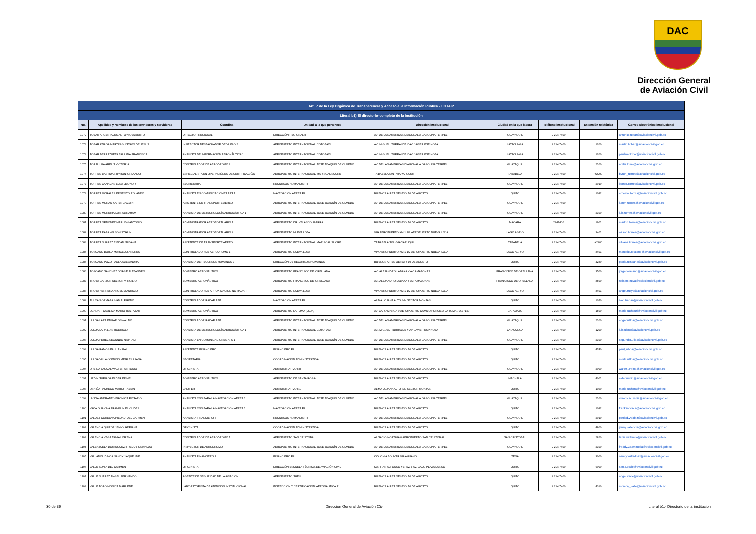DAC
Dirección General
de Aviación Civil
| Art. 7 de la Ley Orgánica de Transparencia y Acceso a la Información Pública - LOTAIP | | | | | | | | |
| --- | --- | --- | --- | --- | --- | --- | --- | --- |
| Literal b1) El directorio completo de la institución | | | | | | | | |
| No. | Apellidos y Nombres de los servidores y servidoras | Coordina | Unidad a la que pertenece | Dirección institucional | Ciudad en la que labora | Teléfono institucional | Extensión telefónica | Correo Electrónico institucional |
| 1072 | TOBAR ARCENTALES ANTONIO ALBERTO | DIRECTOR REGIONAL | DIRECCIÓN REGIONAL II | AV DE LAS AMERICAS DIAGONAL A GASOLINA TERPEL | GUAYAQUIL | 2 294 7400 | | antonio.tobar@aviacioncivil.gob.ec |
| 1073 | TOBAR ATIAGA MARTIN GUSTAVO DE JESUS | INSPECTOR DESPACHADOR DE VUELO 2 | AEROPUERTO INTERNACIONAL COTOPAXI | AV. MIGUEL ITURRALDE Y AV. JAVIER ESPINOZA | LATACUNGA | 2 294 7400 | 1200 | martin.tobar@aviacioncivil.gob.ec |
| 1074 | TOBAR BERRAZUETA PAULINA FRANCISCA | ANALISTA DE INFORMACIÓN AERONÁUTICA 1 | AEROPUERTO INTERNACIONAL COTOPAXI | AV. MIGUEL ITURRALDE Y AV. JAVIER ESPINOZA | LATACUNGA | 2 294 7400 | 1200 | paulina.tobar@aviacioncivil.gob.ec |
| 1075 | TORAL LUA ARELIS VICTORIA | CONTROLADOR DE AERODROMO 2 | AEROPUERTO INTERNACIONAL JOSÉ JOAQUÍN DE OLMEDO | AV DE LAS AMERICAS DIAGONAL A GASOLINA TERPEL | GUAYAQUIL | 2 294 7400 | 2100 | arelis.toral@aviacioncivil.gob.ec |
| 1076 | TORRES BASTIDAS BYRON ORLANDO | ESPECIALISTA EN OPERACIÓNES DE CERTIFICACIÓN | AEROPUERTO INTERNACIONAL MARISCAL SUCRE | TABABELA S/N - VIA YARUQUI | TABABELA | 2 294 7400 | #2200 | byron_torres@aviacioncivil.gob.ec |
| 1077 | TORRES CANADAS ELSA LEONOR | SECRETARIA | RECURSOS HUMANOS RII | AV DE LAS AMERICAS DIAGONAL A GASOLINA TERPEL | GUAYAQUIL | 2 294 7400 | 2010 | leonor.torres@aviacioncivil.gob.ec |
| 1078 | TORRES MORALES ERNESTO ROLANDO | ANALISTA EN COMUNICACIONES AFS 1 | NAVEGACIÓN AÉREA RI | BUENOS AIRES OEI-53 Y 10 DE AGOSTO | QUITO | 2 294 7400 | 1082 | ernesto.torres@aviacioncivil.gob.ec |
| 1079 | TORRES MORAN KAREN JAZMIN | ASISTENTE DE TRANSPORTE AÉREO | AEROPUERTO INTERNACIONAL JOSÉ JOAQUÍN DE OLMEDO | AV DE LAS AMERICAS DIAGONAL A GASOLINA TERPEL | GUAYAQUIL | 2 294 7400 | | karen.torres@aviacioncivil.gob.ec |
| 1080 | TORRES MOREIRA LUIS ABRAHAM | ANALISTA DE METEOROLOGÍA AERONÁUTICA 1 | AEROPUERTO INTERNACIONAL JOSÉ JOAQUÍN DE OLMEDO | AV DE LAS AMERICAS DIAGONAL A GASOLINA TERPEL | GUAYAQUIL | 2 294 7400 | 2100 | luis.torres@aviacioncivil.gob.ec |
| 1081 | TORRES ORDOÑEZ MARLON ANTONIO | ADMINISTRADOR AEROPORTUARIO 1 | AEROPUERTO DR. VELASCO IBARRA | BUENOS AIRES OEI-53 Y 10 DE AGOSTO | MACARA | 2947400 | 1901 | marlon.torres@aviacioncivil.gob.ec |
| 1082 | TORRES RAZA WILSON STALIN | ADMINISTRADOR AEROPORTUARIO 2 | AEROPUERTO NUEVA LOJA | VIA AEROPUERTO KM 1 1/2 AEROPUERTO NUEVA LOJA | LAGO AGRIO | 2 294 7400 | 3401 | wilson.torres@aviacioncivil.gob.ec |
| 1083 | TORRES SUAREZ PIEDAD SILVANA | ASISTENTE DE TRANSPORTE AEREO | AEROPUERTO INTERNACIONAL MARISCAL SUCRE | TABABELA S/N - VIA YARUQUI | TABABELA | 2 294 7400 | #2200 | silvana.torres@aviacioncivil.gob.ec |
| 1084 | TOSCANO BORJA MARCELO ANDRES | CONTROLADOR DE AERODROMO 1 | AEROPUERTO NUEVA LOJA | VIA AEROPUERTO KM 1 1/2 AEROPUERTO NUEVA LOJA | LAGO AGRIO | 2 294 7400 | 3401 | marcelo.toscano@aviacioncivil.gob.ec |
| 1085 | TOSCANO POZO PAOLA ALEJANDRA | ANALISTA DE RECURSOS HUMANOS 2 | DIRECCIÓN DE RECURSOS HUMANOS | BUENOS AIRES OEI-53 Y 10 DE AGOSTO | QUITO | 2 294 7400 | 4230 | paola.toscano@aviacioncivil.gob.ec |
| 1086 | TOSCANO SANCHEZ JORGE ALEJANDRO | BOMBERO AERONÁUTICO | AEROPUERTO FRANCISCO DE ORELLANA | AV. ALEJANDRO LABAKA Y AV. AMAZONAS | FRANCISCO DE ORELLANA | 2 294 7400 | 3500 | jorge.toscano@aviacioncivil.gob.ec |
| 1087 | TROYA GARZON NELSON VIRGILIO | BOMBERO AERONÁUTICO | AEROPUERTO FRANCISCO DE ORELLANA | AV. ALEJANDRO LABAKA Y AV. AMAZONAS | FRANCISCO DE ORELLANA | 2 294 7400 | 3500 | nelson.troya@aviacioncivil.gob.ec |
| 1088 | TROYA HERRERA ANGEL MAURICIO | CONTROLADOR DE APROXIMACION NO RADAR | AEROPUERTO NUEVA LOJA | VIA AEROPUERTO KM 1 1/2 AEROPUERTO NUEVA LOJA | LAGO AGRIO | 2 294 7400 | 3401 | angel.troya@aviacioncivil.gob.ec |
| 1089 | TULCAN ORMAZA IVAN ALFREDO | CONTROLADOR RADAR APP | NAVEGACIÓN AÉREA RI | ALMA LOJANA ALTO S/N SECTOR MONJAS | QUITO | 2 294 7400 | 1050 | ivan.tulcan@aviacioncivil.gob.ec |
| 1090 | UCHUARI CAJILIMA MARIO BALTAZAR | BOMBERO AERONÁUTICO | AEROPUERTO LA TOMA (LOJA) | AV CARIAMANGA 0 AEROPUERTO CAMILO PONCE // LA TOMA 72677140 | CATAMAYO | 2 294 7400 | 1500 | mario.uchauri@aviacioncivil.gob.ec |
| 1091 | ULLOA LARA EDGAR OSWALDO | CONTROLADOR RADAR APP | AEROPUERTO INTERNACIONAL JOSÉ JOAQUÍN DE OLMEDO | AV DE LAS AMERICAS DIAGONAL A GASOLINA TERPEL | GUAYAQUIL | 2 294 7400 | 2100 | edgar.ulloa@aviacioncivil.gob.ec |
| 1092 | ULLOA LARA LUIS RODRIGO | ANALISTA DE METEOROLOGÍA AERONÁUTICA 1 | AEROPUERTO INTERNACIONAL COTOPAXI | AV. MIGUEL ITURRALDE Y AV. JAVIER ESPINOZA | LATACUNGA | 2 294 7400 | 1200 | luis.ulloa@aviacioncivil.gob.ec |
| 1093 | ULLOA PEREZ SEGUNDO NEPTALI | ANALISTA EN COMUNICACIONES AFS 1 | AEROPUERTO INTERNACIONAL JOSÉ JOAQUÍN DE OLMEDO | AV DE LAS AMERICAS DIAGONAL A GASOLINA TERPEL | GUAYAQUIL | 2 294 7400 | 2100 | segundo.ulloa@aviacioncivil.gob.ec |
| 1094 | ULLOA RAMOS PAUL ANIBAL | ASISTENTE FINANCIERO | FINANCIERO RI | BUENOS AIRES OEI-53 Y 10 DE AGOSTO | QUITO | 2 294 7400 | 4740 | paul_ulloa@aviacioncivil.gob.ec |
| 1095 | ULLOA VILLAVICENCIO MERLE LILIANA | SECRETARIA | COORDINACIÓN ADMINISTRATIVA | BUENOS AIRES OEI-53 Y 10 DE AGOSTO | QUITO | 2 294 7400 | | merle.ulloa@aviacioncivil.gob.ec |
| 1096 | URBINA YAGUAL WALTER ANTONIO | OFICINISTA | ADMINISTRATIVO RII | AV DE LAS AMERICAS DIAGONAL A GASOLINA TERPEL | GUAYAQUIL | 2 294 7400 | 2000 | walter.urbina@aviacioncivil.gob.ec |
| 1097 | URDIN SURIAGA ELDER ERMEL | BOMBERO AERONÁUTICO | AEROPUERTO DE SANTA ROSA | BUENOS AIRES OEI-53 Y 10 DE AGOSTO | MACHALA | 2 294 7400 | 4001 | elder.urdin@aviacioncivil.gob.ec |
| 1098 | USHIÑA PACHECO MARIO FABIAN | CHOFER | ADMINISTRATIVO R1 | ALMA LOJANA ALTO S/N SECTOR MONJAS | QUITO | 2 294 7400 | 1050 | mario.ushina@aviacioncivil.gob.ec |
| 1099 | UVIDIA ANDRADE VERONICA ROSARIO | ANALISTA CNS PARA LA NAVEGACIÓN AÉREA 1 | AEROPUERTO INTERNACIONAL JOSÉ JOAQUÍN DE OLMEDO | AV DE LAS AMERICAS DIAGONAL A GASOLINA TERPEL | GUAYAQUIL | 2 294 7400 | 2100 | veronica.uvidia@aviacioncivil.gob.ec |
| 1100 | VACA GUAICHA FRANKLIN EUCLIDES | ANALISTA CNS PARA LA NAVEGACIÓN AÉREA 1 | NAVEGACIÓN AÉREA RI | BUENOS AIRES OEI-53 Y 10 DE AGOSTO | QUITO | 2 294 7400 | 1082 | franklin.vaca@aviacioncivil.gob.ec |
| 1101 | VALDEZ CORDOVA PIEDAD DEL CARMEN | ANALISTA FINANCIERO 3 | RECURSOS HUMANOS RII | AV DE LAS AMERICAS DIAGONAL A GASOLINA TERPEL | GUAYAQUIL | 2 294 7400 | 2010 | piedad.valdez@aviacioncivil.gob.ec |
| 1102 | VALENCIA QUIROZ JENNY ADRIANA | OFICINISTA | COORDINACIÓN ADMINISTRATIVA | BUENOS AIRES OEI-53 Y 10 DE AGOSTO | QUITO | 2 294 7400 | 4800 | jenny.valencia@aviacioncivil.gob.ec |
| 1103 | VALENCIA VEGA TANIA LORENA | CONTROLADOR DE AERODROMO 1 | AEROPUERTO SAN CRISTOBAL | ALSACIO NORTHIA 0 AEROPUERTO SAN CRISTOBAL | SAN CRISTOBAL | 2 294 7400 | 2820 | tania.valencia@aviacioncivil.gob.ec |
| 1104 | VALENZUELA DOMINGUEZ FREDDY OSWALDO | INSPECTOR DE AERODROMO | AEROPUERTO INTERNACIONAL JOSÉ JOAQUÍN DE OLMEDO | AV DE LAS AMERICAS DIAGONAL A GASOLINA TERPEL | GUAYAQUIL | 2 294 7400 | 2100 | freddy.valenzuela@aviacioncivil.gob.ec |
| 1105 | VALLADOLID NOA NANCY JAQUELINE | ANALISTA FINANCIERO 1 | FINANCIERO RIII | COLONIA BOLIVAR VIA AHUANO | TENA | 2 294 7400 | 3000 | nancy.valladolid@aviacioncivil.gob.ec |
| 1106 | VALLE SONIA DEL CARMEN | OFICINISTA | DIRECCIÓN ESCUELA TÉCNICA DE AVIACIÓN CIVIL | CAPITAN ALFONSO YEPEZ Y AV. GALO PLAZA LASSO | QUITO | 2 294 7400 | 6000 | sonia.valle@aviacioncivil.gob.ec |
| 1107 | VALLE SUAREZ ANGEL FERNANDO | AGENTE DE SEGURIDAD DE LA AVIACIÓN | AEROPUERTO SHELL | BUENOS AIRES OEI-53 Y 10 DE AGOSTO | QUITO | 2 294 7400 | | angel.valle@aviacioncivil.gob.ec |
| 1108 | VALLE TORO MONICA MARLENE | LABORATORISTA DE ATENCION INSTITUCIONAL | INSPECCIÓN Y CERTIFICACIÓN AERONÁUTICA RI | BUENOS AIRES OEI-53 Y 10 DE AGOSTO | QUITO | 2 294 7400 | 4310 | monica_valle@aviacioncivil.gob.ec |
30 de 36 Dirección General de Aviación Civil Literal b1.- Directorio de la institucion